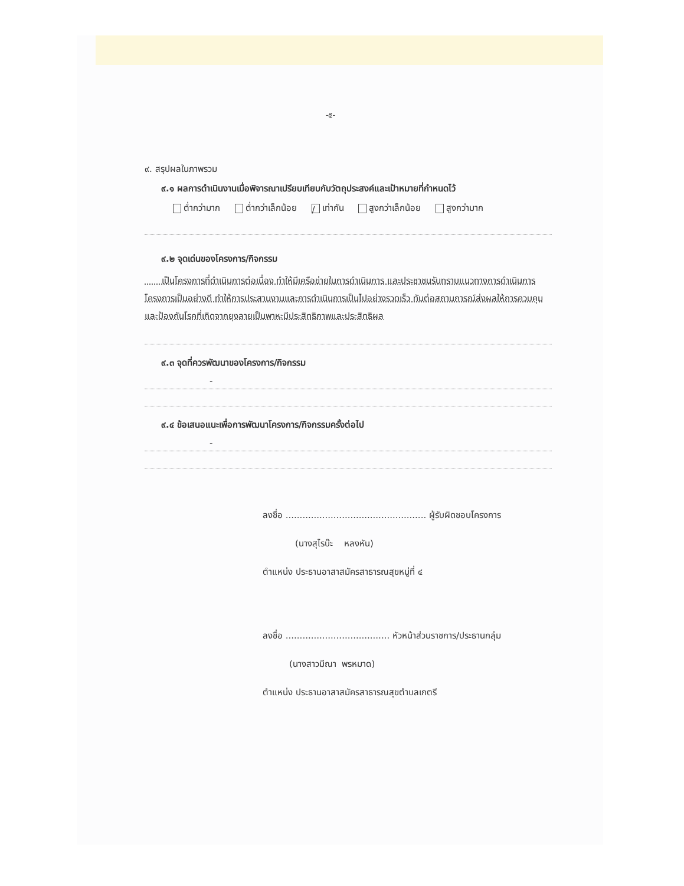-๕-
๙. สรุปผลในภาพรวม
๙.๑ ผลการดำเนินงานเมื่อพิจารณาเปรียบเทียบกับวัตถุประสงค์และเป้าหมายที่กำหนดไว้
ต่ำกว่ามาก ต่ำกว่าเล็กน้อย / เท่ากัน สูงกว่าเล็กน้อย สูงกว่ามาก
๙.๒ จุดเด่นของโครงการ/กิจกรรม
เป็นโครงการที่ดำเนินการต่อเนื่อง ทำให้มีเครือข่ายในการดำเนินการ และประชาชนรับทราบแนวทางการดำเนินการโครงการเป็นอย่างดี ทำให้การประสานงานและการดำเนินการเป็นไปอย่างรวดเร็ว ทันต่อสถานการณ์ส่งผลให้การควบคุมและป้องกันโรคที่เกิดจากยุงลายเป็นพาหะมีประสิทธิภาพและประสิทธิผล
๙.๓ จุดที่ควรพัฒนาของโครงการ/กิจกรรม
-
๙.๔ ข้อเสนอแนะเพื่อการพัฒนาโครงการ/กิจกรรมครั้งต่อไป
-
ลงชื่อ .................................................. ผู้รับผิดชอบโครงการ
(นางสุไรบ๊ะ หลงหัน)
ตำแหน่ง ประธานอาสาสมัครสาธารณสุขหมู่ที่ ๔
ลงชื่อ ..................................... หัวหน้าส่วนราชการ/ประธานกลุ่ม
(นางสาวมีณา พรหมาด)
ตำแหน่ง ประธานอาสาสมัครสาธารณสุขตำบลเกตรี